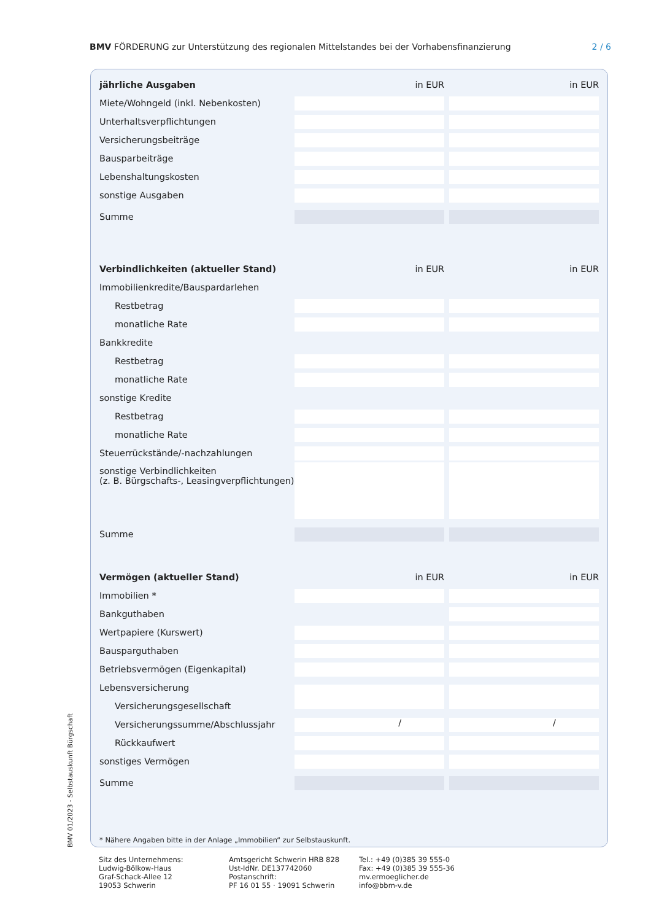BMV FÖRDERUNG zur Unterstützung des regionalen Mittelstandes bei der Vorhabensfinanzierung 2 / 6
| jährliche Ausgaben | in EUR | | in EUR |
| Miete/Wohngeld (inkl. Nebenkosten) | | | |
| Unterhaltsverpflichtungen | | | |
| Versicherungsbeiträge | | | |
| Bausparbeiträge | | | |
| Lebenshaltungskosten | | | |
| sonstige Ausgaben | | | |
| Summe | | | |
| Verbindlichkeiten (aktueller Stand) | in EUR | | in EUR |
| Immobilienkredite/Bauspardarlehen | | | |
| Restbetrag | | | |
| monatliche Rate | | | |
| Bankkredite | | | |
| Restbetrag | | | |
| monatliche Rate | | | |
| sonstige Kredite | | | |
| Restbetrag | | | |
| monatliche Rate | | | |
| Steuerrückstände/-nachzahlungen | | | |
| sonstige Verbindlichkeiten (z. B. Bürgschafts-, Leasingverpflichtungen) | | | |
| Summe | | | |
| Vermögen (aktueller Stand) | in EUR | | in EUR |
| Immobilien * | | | |
| Bankguthaben | | | |
| Wertpapiere (Kurswert) | | | |
| Bausparguthaben | | | |
| Betriebsvermögen (Eigenkapital) | | | |
| Lebensversicherung | | | |
| Versicherungsgesellschaft | | | |
| Versicherungssumme/Abschlussjahr | / | | / |
| Rückkaufwert | | | |
| sonstiges Vermögen | | | |
| Summe | | | |
* Nähere Angaben bitte in der Anlage „Immobilien“ zur Selbstauskunft.
BMV 01/2023 - Selbstauskunft Bürgschaft
Sitz des Unternehmens:
Ludwig-Bölkow-Haus
Graf-Schack-Allee 12
19053 Schwerin
Amtsgericht Schwerin HRB 828
Ust-IdNr. DE137742060
Postanschrift:
PF 16 01 55 · 19091 Schwerin
Tel.: +49 (0)385 39 555-0
Fax: +49 (0)385 39 555-36
mv.ermoeglicher.de
info@bbm-v.de